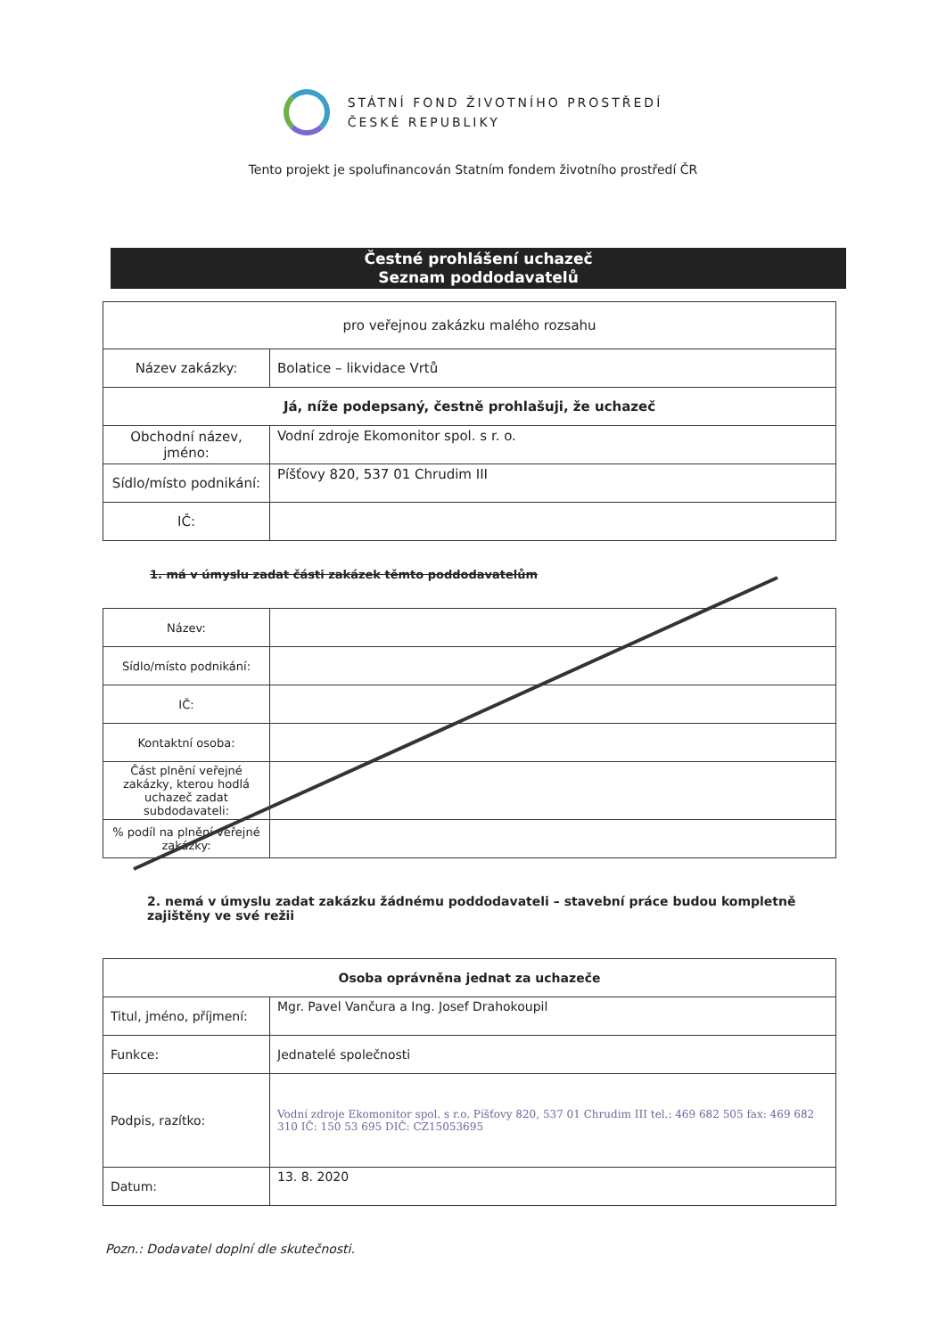STÁTNÍ FOND ŽIVOTNÍHO PROSTŘEDÍ
ČESKÉ REPUBLIKY
Tento projekt je spolufinancován Statním fondem životního prostředí ČR
Čestné prohlášení uchazeč
Seznam poddodavatelů
| pro veřejnou zakázku malého rozsahu | |
| Název zakázky: | Bolatice – likvidace Vrtů |
| Já, níže podepsaný, čestně prohlašuji, že uchazeč | |
| Obchodní název, jméno: | Vodní zdroje Ekomonitor spol. s r. o. |
| Sídlo/místo podnikání: | Píšťovy 820, 537 01 Chrudim III |
| IČ: | |
1. má v úmyslu zadat části zakázek těmto poddodavatelům
| Název: | |
| Sídlo/místo podnikání: | |
| IČ: | |
| Kontaktní osoba: | |
| Část plnění veřejné zakázky, kterou hodlá uchazeč zadat subdodavateli: | |
| % podíl na plnění veřejné zakázky: | |
2. nemá v úmyslu zadat zakázku žádnému poddodavateli – stavební práce budou kompletně zajištěny ve své režii
| Osoba oprávněna jednat za uchazeče | |
| Titul, jméno, příjmení: | Mgr. Pavel Vančura a Ing. Josef Drahokoupil |
| Funkce: | Jednatelé společnosti |
| Podpis, razítko: | Vodní zdroje Ekomonitor spol. s r.o. Píšťovy 820, 537 01 Chrudim III tel.: 469 682 505 fax: 469 682 310 IČ: 150 53 695 DIČ: CZ15053695 |
| Datum: | 13. 8. 2020 |
Pozn.: Dodavatel doplní dle skutečnosti.